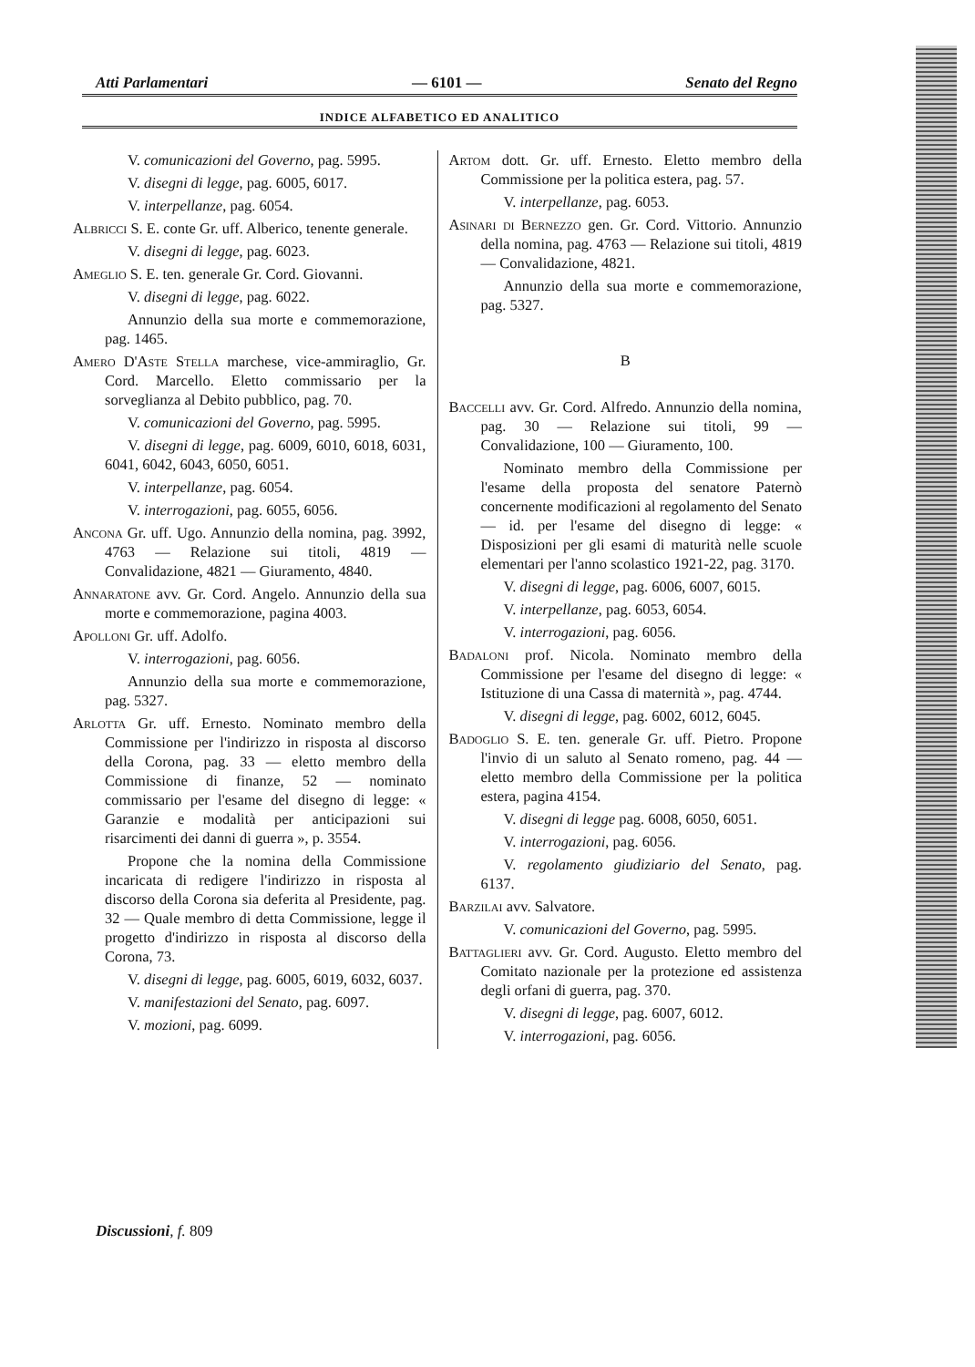Atti Parlamentari — 6101 — Senato del Regno
INDICE ALFABETICO ED ANALITICO
V. comunicazioni del Governo, pag. 5995.
V. disegni di legge, pag. 6005, 6017.
V. interpellanze, pag. 6054.
Albricci S. E. conte Gr. uff. Alberico, tenente generale.
V. disegni di legge, pag. 6023.
Ameglio S. E. ten. generale Gr. Cord. Giovanni.
V. disegni di legge, pag. 6022.
Annunzio della sua morte e commemorazione, pag. 1465.
Amero D'Aste Stella marchese, vice-ammiraglio, Gr. Cord. Marcello. Eletto commissario per la sorveglianza al Debito pubblico, pag. 70.
V. comunicazioni del Governo, pag. 5995.
V. disegni di legge, pag. 6009, 6010, 6018, 6031, 6041, 6042, 6043, 6050, 6051.
V. interpellanze, pag. 6054.
V. interrogazioni, pag. 6055, 6056.
Ancona Gr. uff. Ugo. Annunzio della nomina, pag. 3992, 4763 — Relazione sui titoli, 4819 — Convalidazione, 4821 — Giuramento, 4840.
Annaratone avv. Gr. Cord. Angelo. Annunzio della sua morte e commemorazione, pagina 4003.
Apolloni Gr. uff. Adolfo.
V. interrogazioni, pag. 6056.
Annunzio della sua morte e commemorazione, pag. 5327.
Arlotta Gr. uff. Ernesto. Nominato membro della Commissione per l'indirizzo in risposta al discorso della Corona, pag. 33 — eletto membro della Commissione di finanze, 52 — nominato commissario per l'esame del disegno di legge: « Garanzie e modalità per anticipazioni sui risarcimenti dei danni di guerra », p. 3554.
Propone che la nomina della Commissione incaricata di redigere l'indirizzo in risposta al discorso della Corona sia deferita al Presidente, pag. 32 — Quale membro di detta Commissione, legge il progetto d'indirizzo in risposta al discorso della Corona, 73.
V. disegni di legge, pag. 6005, 6019, 6032, 6037.
V. manifestazioni del Senato, pag. 6097.
V. mozioni, pag. 6099.
Artom dott. Gr. uff. Ernesto. Eletto membro della Commissione per la politica estera, pag. 57.
V. interpellanze, pag. 6053.
Asinari di Bernezzo gen. Gr. Cord. Vittorio. Annunzio della nomina, pag. 4763 — Relazione sui titoli, 4819 — Convalidazione, 4821.
Annunzio della sua morte e commemorazione, pag. 5327.
B
Baccelli avv. Gr. Cord. Alfredo. Annunzio della nomina, pag. 30 — Relazione sui titoli, 99 — Convalidazione, 100 — Giuramento, 100.
Nominato membro della Commissione per l'esame della proposta del senatore Paternò concernente modificazioni al regolamento del Senato — id. per l'esame del disegno di legge: « Disposizioni per gli esami di maturità nelle scuole elementari per l'anno scolastico 1921-22, pag. 3170.
V. disegni di legge, pag. 6006, 6007, 6015.
V. interpellanze, pag. 6053, 6054.
V. interrogazioni, pag. 6056.
Badaloni prof. Nicola. Nominato membro della Commissione per l'esame del disegno di legge: « Istituzione di una Cassa di maternità », pag. 4744.
V. disegni di legge, pag. 6002, 6012, 6045.
Badoglio S. E. ten. generale Gr. uff. Pietro. Propone l'invio di un saluto al Senato romeno, pag. 44 — eletto membro della Commissione per la politica estera, pagina 4154.
V. disegni di legge pag. 6008, 6050, 6051.
V. interrogazioni, pag. 6056.
V. regolamento giudiziario del Senato, pag. 6137.
Barzilai avv. Salvatore.
V. comunicazioni del Governo, pag. 5995.
Battaglieri avv. Gr. Cord. Augusto. Eletto membro del Comitato nazionale per la protezione ed assistenza degli orfani di guerra, pag. 370.
V. disegni di legge, pag. 6007, 6012.
V. interrogazioni, pag. 6056.
Discussioni, f. 809